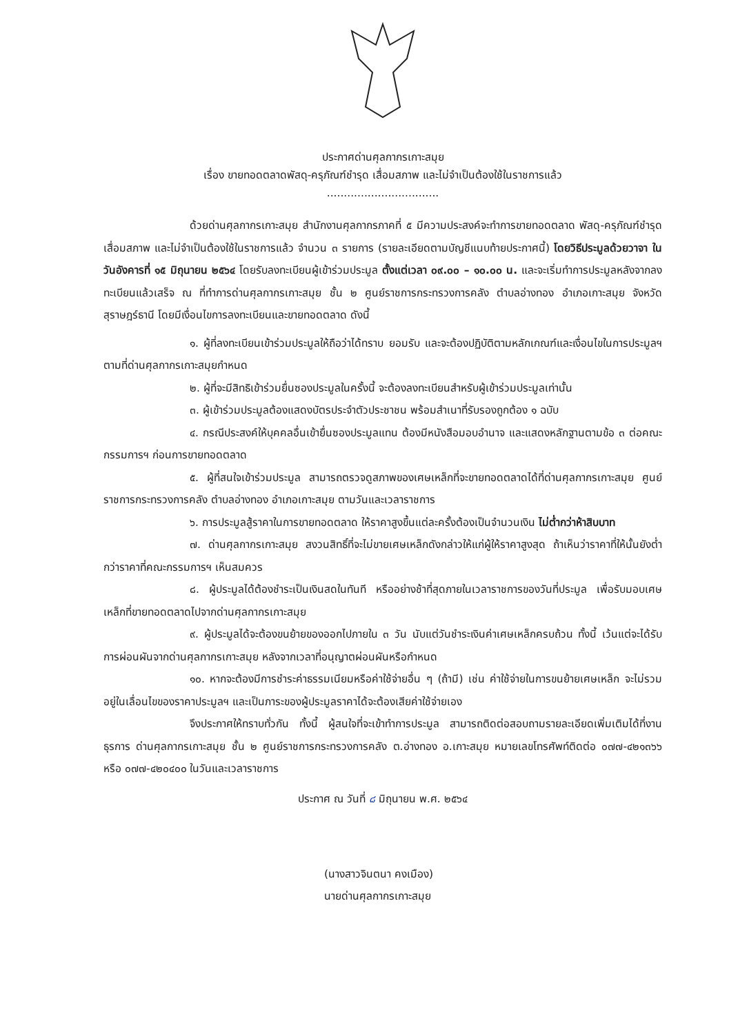ประกาศด่านศุลกากรเกาะสมุย
เรื่อง ขายทอดตลาดพัสดุ-ครุภัณฑ์ชำรุด เสื่อมสภาพ และไม่จำเป็นต้องใช้ในราชการแล้ว
.................................
ด้วยด่านศุลกากรเกาะสมุย สำนักงานศุลกากรภาคที่ ๕ มีความประสงค์จะทำการขายทอดตลาด พัสดุ-ครุภัณฑ์ชำรุด เสื่อมสภาพ และไม่จำเป็นต้องใช้ในราชการแล้ว จำนวน ๓ รายการ (รายละเอียดตามบัญชีแนบท้ายประกาศนี้) โดยวิธีประมูลด้วยวาจา ในวันอังคารที่ ๑๕ มิถุนายน ๒๕๖๔ โดยรับลงทะเบียนผู้เข้าร่วมประมูล ตั้งแต่เวลา ๐๙.๐๐ – ๑๐.๐๐ น. และจะเริ่มทำการประมูลหลังจากลงทะเบียนแล้วเสร็จ ณ ที่ทำการด่านศุลกากรเกาะสมุย ชั้น ๒ ศูนย์ราชการกระทรวงการคลัง ตำบลอ่างทอง อำเภอเกาะสมุย จังหวัดสุราษฎร์ธานี โดยมีเงื่อนไขการลงทะเบียนและขายทอดตลาด ดังนี้
๑. ผู้ที่ลงทะเบียนเข้าร่วมประมูลให้ถือว่าได้ทราบ ยอมรับ และจะต้องปฏิบัติตามหลักเกณฑ์และเงื่อนไขในการประมูลฯ ตามที่ด่านศุลกากรเกาะสมุยกำหนด
๒. ผู้ที่จะมีสิทธิเข้าร่วมยื่นซองประมูลในครั้งนี้ จะต้องลงทะเบียนสำหรับผู้เข้าร่วมประมูลเท่านั้น
๓. ผู้เข้าร่วมประมูลต้องแสดงบัตรประจำตัวประชาชน พร้อมสำเนาที่รับรองถูกต้อง ๑ ฉบับ
๔. กรณีประสงค์ให้บุคคลอื่นเข้ายื่นซองประมูลแทน ต้องมีหนังสือมอบอำนาจ และแสดงหลักฐานตามข้อ ๓ ต่อคณะกรรมการฯ ก่อนการขายทอดตลาด
๕. ผู้ที่สนใจเข้าร่วมประมูล สามารถตรวจดูสภาพของเศษเหล็กที่จะขายทอดตลาดได้ที่ด่านศุลกากรเกาะสมุย ศูนย์ราชการกระทรวงการคลัง ตำบลอ่างทอง อำเภอเกาะสมุย ตามวันและเวลาราชการ
๖. การประมูลสู้ราคาในการขายทอดตลาด ให้ราคาสูงขึ้นแต่ละครั้งต้องเป็นจำนวนเงิน ไม่ต่ำกว่าห้าสิบบาท
๗. ด่านศุลกากรเกาะสมุย สงวนสิทธิ์ที่จะไม่ขายเศษเหล็กดังกล่าวให้แก่ผู้ให้ราคาสูงสุด ถ้าเห็นว่าราคาที่ให้นั้นยังต่ำกว่าราคาที่คณะกรรมการฯ เห็นสมควร
๘. ผู้ประมูลได้ต้องชำระเป็นเงินสดในทันที หรืออย่างช้าที่สุดภายในเวลาราชการของวันที่ประมูล เพื่อรับมอบเศษเหล็กที่ขายทอดตลาดไปจากด่านศุลกากรเกาะสมุย
๙. ผู้ประมูลได้จะต้องขนย้ายของออกไปภายใน ๓ วัน นับแต่วันชำระเงินค่าเศษเหล็กครบถ้วน ทั้งนี้ เว้นแต่จะได้รับการผ่อนผันจากด่านศุลกากรเกาะสมุย หลังจากเวลาที่อนุญาตผ่อนผันหรือกำหนด
๑๐. หากจะต้องมีการชำระค่าธรรมเนียมหรือค่าใช้จ่ายอื่น ๆ (ถ้ามี) เช่น ค่าใช้จ่ายในการขนย้ายเศษเหล็ก จะไม่รวมอยู่ในเลื่อนไขของราคาประมูลฯ และเป็นภาระของผู้ประมูลราคาได้จะต้องเสียค่าใช้จ่ายเอง
จึงประกาศให้ทราบทั่วกัน ทั้งนี้ ผู้สนใจที่จะเข้าทำการประมูล สามารถติดต่อสอบถามรายละเอียดเพิ่มเติมได้ที่งานธุรการ ด่านศุลกากรเกาะสมุย ชั้น ๒ ศูนย์ราชการกระทรวงการคลัง ต.อ่างทอง อ.เกาะสมุย หมายเลขโทรศัพท์ติดต่อ ๐๗๗-๔๒๑๓๖๖ หรือ ๐๗๗-๔๒๐๔๐๐ ในวันและเวลาราชการ
ประกาศ ณ วันที่ ๘ มิถุนายน พ.ศ. ๒๕๖๔
(นางสาวจินตนา คงเมือง)
นายด่านศุลกากรเกาะสมุย